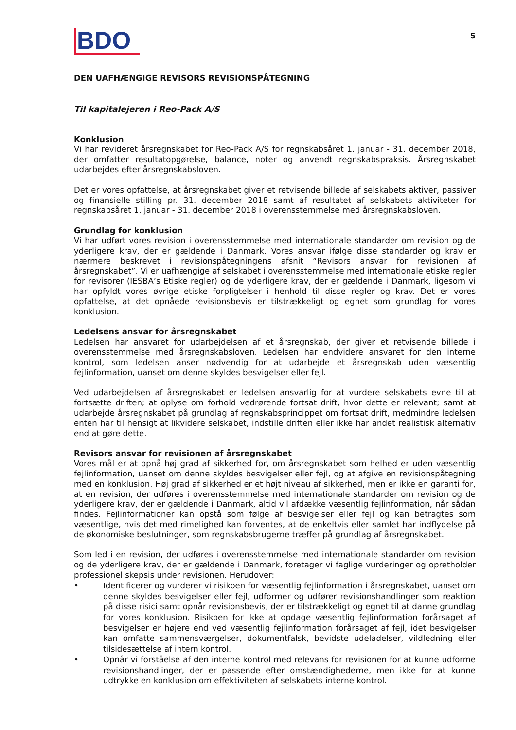BDO
5
DEN UAFHÆNGIGE REVISORS REVISIONSPÅTEGNING
Til kapitalejeren i Reo-Pack A/S
Konklusion
Vi har revideret årsregnskabet for Reo-Pack A/S for regnskabsåret 1. januar - 31. december 2018, der omfatter resultatopgørelse, balance, noter og anvendt regnskabspraksis. Årsregnskabet udarbejdes efter årsregnskabsloven.
Det er vores opfattelse, at årsregnskabet giver et retvisende billede af selskabets aktiver, passiver og finansielle stilling pr. 31. december 2018 samt af resultatet af selskabets aktiviteter for regnskabsåret 1. januar - 31. december 2018 i overensstemmelse med årsregnskabsloven.
Grundlag for konklusion
Vi har udført vores revision i overensstemmelse med internationale standarder om revision og de yderligere krav, der er gældende i Danmark. Vores ansvar ifølge disse standarder og krav er nærmere beskrevet i revisionspåtegningens afsnit ”Revisors ansvar for revisionen af årsregnskabet”. Vi er uafhængige af selskabet i overensstemmelse med internationale etiske regler for revisorer (IESBA’s Etiske regler) og de yderligere krav, der er gældende i Danmark, ligesom vi har opfyldt vores øvrige etiske forpligtelser i henhold til disse regler og krav. Det er vores opfattelse, at det opnåede revisionsbevis er tilstrækkeligt og egnet som grundlag for vores konklusion.
Ledelsens ansvar for årsregnskabet
Ledelsen har ansvaret for udarbejdelsen af et årsregnskab, der giver et retvisende billede i overens­stemmelse med årsregnskabsloven. Ledelsen har endvidere ansvaret for den interne kontrol, som ledelsen anser nødvendig for at udarbejde et årsregnskab uden væsentlig fejlinformation, uanset om denne skyldes besvigelser eller fejl.
Ved udarbejdelsen af årsregnskabet er ledelsen ansvarlig for at vurdere selskabets evne til at fortsætte driften; at oplyse om forhold vedrørende fortsat drift, hvor dette er relevant; samt at udarbejde års­regnskabet på grundlag af regnskabsprincippet om fortsat drift, medmindre ledelsen enten har til hensigt at likvidere selskabet, indstille driften eller ikke har andet realistisk alternativ end at gøre dette.
Revisors ansvar for revisionen af årsregnskabet
Vores mål er at opnå høj grad af sikkerhed for, om årsregnskabet som helhed er uden væsentlig fejlinformation, uanset om denne skyldes besvigelser eller fejl, og at afgive en revisionspåtegning med en konklusion. Høj grad af sikkerhed er et højt niveau af sikkerhed, men er ikke en garanti for, at en revision, der udføres i overensstemmelse med internationale standarder om revision og de yderligere krav, der er gældende i Danmark, altid vil afdække væsentlig fejlinformation, når sådan findes. Fejlinformationer kan opstå som følge af besvigelser eller fejl og kan betragtes som væsentlige, hvis det med rimelighed kan forventes, at de enkeltvis eller samlet har indflydelse på de økonomiske beslutninger, som regnskabsbrugerne træffer på grundlag af årsregnskabet.
Som led i en revision, der udføres i overensstemmelse med internationale standarder om revision og de yderligere krav, der er gældende i Danmark, foretager vi faglige vurderinger og opretholder professionel skepsis under revisionen. Herudover:
• Identificerer og vurderer vi risikoen for væsentlig fejlinformation i årsregnskabet, uanset om denne skyldes besvigelser eller fejl, udformer og udfører revisionshandlinger som reaktion på disse risici samt opnår revisionsbevis, der er tilstrækkeligt og egnet til at danne grundlag for vores konklusion. Risikoen for ikke at opdage væsentlig fejlinformation forårsaget af besvigelser er højere end ved væsentlig fejlinformation forårsaget af fejl, idet besvigelser kan omfatte sammensværgelser, dokumentfalsk, bevidste udeladelser, vildledning eller tilsidesættelse af intern kontrol.
• Opnår vi forståelse af den interne kontrol med relevans for revisionen for at kunne udforme revisionshandlinger, der er passende efter omstændighederne, men ikke for at kunne udtrykke en konklusion om effektiviteten af selskabets interne kontrol.